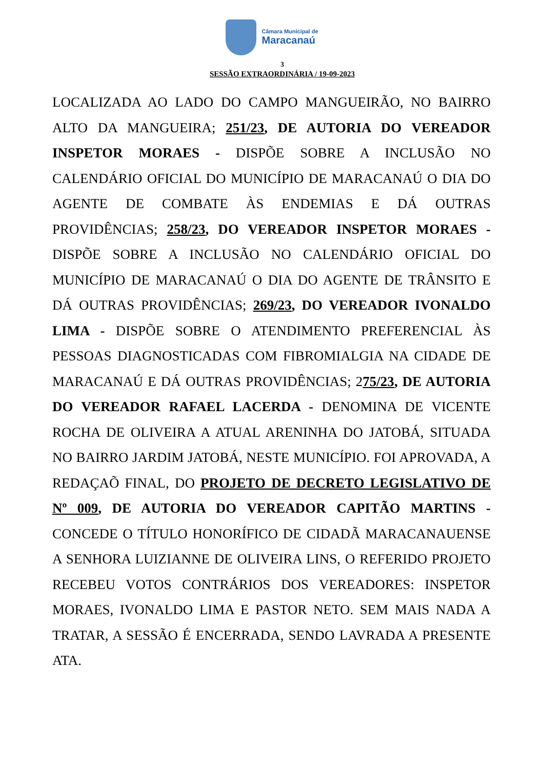Câmara Municipal de
Maracanaú
3
SESSÃO EXTRAORDINÁRIA / 19-09-2023
LOCALIZADA AO LADO DO CAMPO MANGUEIRÃO, NO BAIRRO ALTO DA MANGUEIRA; 251/23, DE AUTORIA DO VEREADOR INSPETOR MORAES - DISPÕE SOBRE A INCLUSÃO NO CALENDÁRIO OFICIAL DO MUNICÍPIO DE MARACANAÚ O DIA DO AGENTE DE COMBATE ÀS ENDEMIAS E DÁ OUTRAS PROVIDÊNCIAS; 258/23, DO VEREADOR INSPETOR MORAES - DISPÕE SOBRE A INCLUSÃO NO CALENDÁRIO OFICIAL DO MUNICÍPIO DE MARACANAÚ O DIA DO AGENTE DE TRÂNSITO E DÁ OUTRAS PROVIDÊNCIAS; 269/23, DO VEREADOR IVONALDO LIMA - DISPÕE SOBRE O ATENDIMENTO PREFERENCIAL ÀS PESSOAS DIAGNOSTICADAS COM FIBROMIALGIA NA CIDADE DE MARACANAÚ E DÁ OUTRAS PROVIDÊNCIAS; 275/23, DE AUTORIA DO VEREADOR RAFAEL LACERDA - DENOMINA DE VICENTE ROCHA DE OLIVEIRA A ATUAL ARENINHA DO JATOBÁ, SITUADA NO BAIRRO JARDIM JATOBÁ, NESTE MUNICÍPIO. FOI APROVADA, A REDAÇAÕ FINAL, DO PROJETO DE DECRETO LEGISLATIVO DE Nº 009, DE AUTORIA DO VEREADOR CAPITÃO MARTINS - CONCEDE O TÍTULO HONORÍFICO DE CIDADÃ MARACANAUENSE A SENHORA LUIZIANNE DE OLIVEIRA LINS, O REFERIDO PROJETO RECEBEU VOTOS CONTRÁRIOS DOS VEREADORES: INSPETOR MORAES, IVONALDO LIMA E PASTOR NETO. SEM MAIS NADA A TRATAR, A SESSÃO É ENCERRADA, SENDO LAVRADA A PRESENTE ATA.